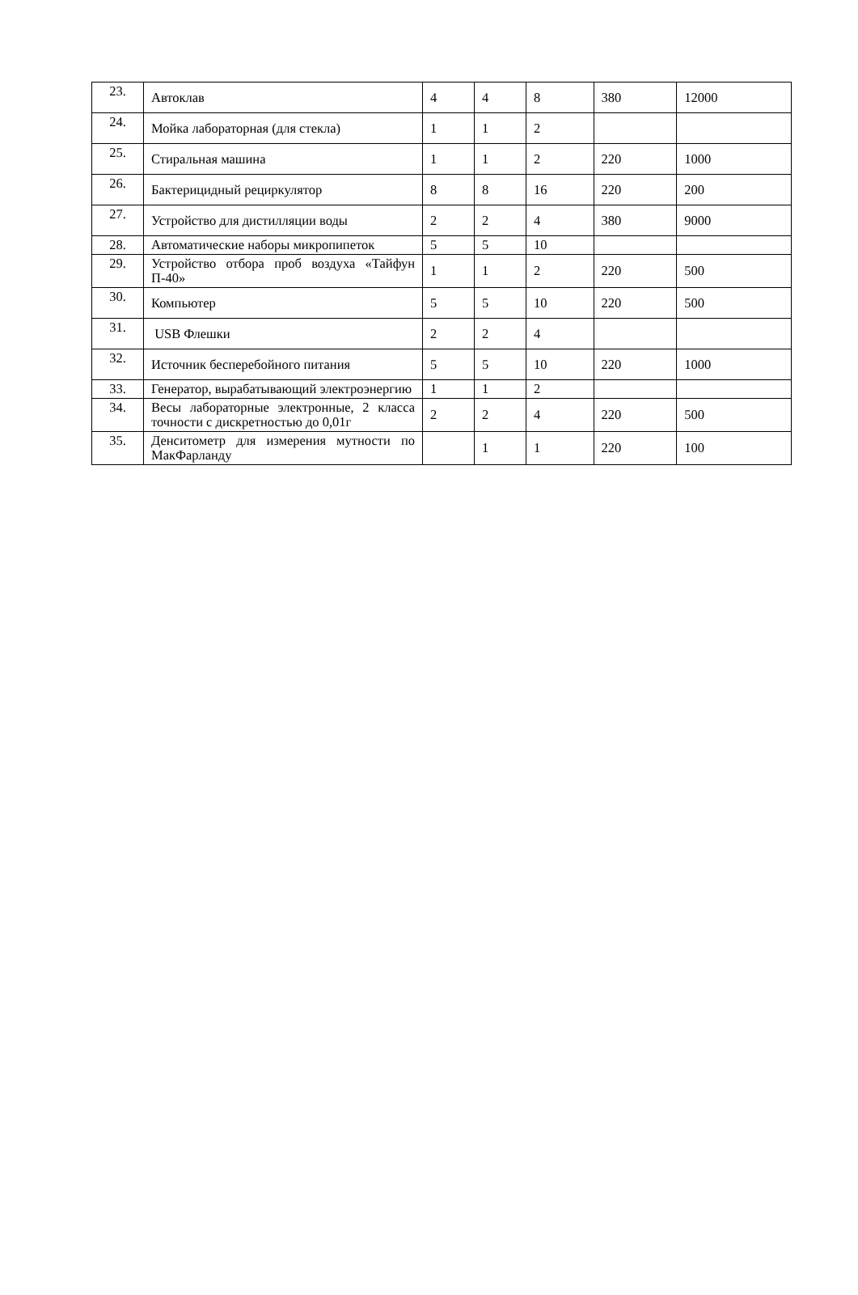| 23. | Автоклав | 4 | 4 | 8 | 380 | 12000 |
| 24. | Мойка лабораторная (для стекла) | 1 | 1 | 2 | | |
| 25. | Стиральная машина | 1 | 1 | 2 | 220 | 1000 |
| 26. | Бактерицидный рециркулятор | 8 | 8 | 16 | 220 | 200 |
| 27. | Устройство для дистилляции воды | 2 | 2 | 4 | 380 | 9000 |
| 28. | Автоматические наборы микропипеток | 5 | 5 | 10 | | |
| 29. | Устройство отбора проб воздуха «Тайфун П-40» | 1 | 1 | 2 | 220 | 500 |
| 30. | Компьютер | 5 | 5 | 10 | 220 | 500 |
| 31. | USB Флешки | 2 | 2 | 4 | | |
| 32. | Источник бесперебойного питания | 5 | 5 | 10 | 220 | 1000 |
| 33. | Генератор, вырабатывающий электроэнергию | 1 | 1 | 2 | | |
| 34. | Весы лабораторные электронные, 2 класса точности с дискретностью до 0,01г | 2 | 2 | 4 | 220 | 500 |
| 35. | Денситометр для измерения мутности по МакФарланду | | 1 | 1 | 220 | 100 |